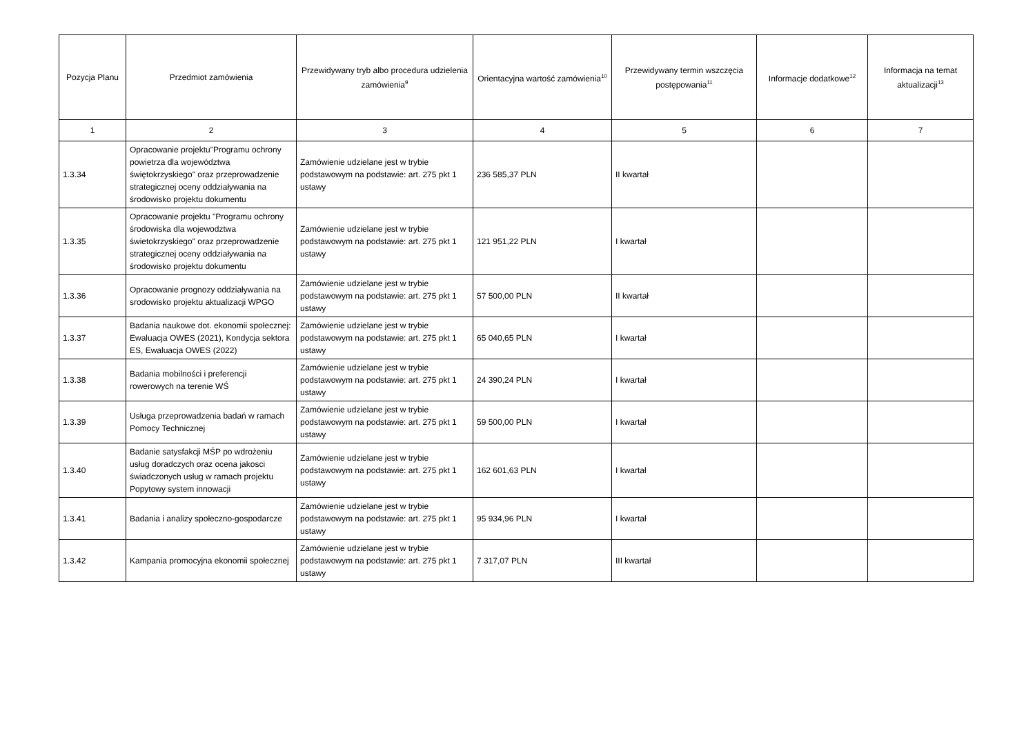| Pozycja Planu | Przedmiot zamówienia | Przewidywany tryb albo procedura udzielenia zamówienia<sup>9</sup> | Orientacyjna wartość zamówienia<sup>10</sup> | Przewidywany termin wszczęcia postępowania<sup>11</sup> | Informacje dodatkowe<sup>12</sup> | Informacja na temat aktualizacji<sup>13</sup> |
| --- | --- | --- | --- | --- | --- | --- |
| 1 | 2 | 3 | 4 | 5 | 6 | 7 |
| 1.3.34 | Opracowanie projektu"Programu ochrony powietrza dla województwa świętokrzyskiego" oraz przeprowadzenie strategicznej oceny oddziaływania na środowisko projektu dokumentu | Zamówienie udzielane jest w trybie podstawowym na podstawie: art. 275 pkt 1 ustawy | 236 585,37 PLN | II kwartał | | |
| 1.3.35 | Opracowanie projektu "Programu ochrony środowiska dla wojewodztwa świetokrzyskiego" oraz przeprowadzenie strategicznej oceny oddziaływania na środowisko projektu dokumentu | Zamówienie udzielane jest w trybie podstawowym na podstawie: art. 275 pkt 1 ustawy | 121 951,22 PLN | I kwartał | | |
| 1.3.36 | Opracowanie prognozy oddziaływania na srodowisko projektu aktualizacji WPGO | Zamówienie udzielane jest w trybie podstawowym na podstawie: art. 275 pkt 1 ustawy | 57 500,00 PLN | II kwartał | | |
| 1.3.37 | Badania naukowe dot. ekonomii społecznej: Ewaluacja OWES (2021), Kondycja sektora ES, Ewaluacja OWES (2022) | Zamówienie udzielane jest w trybie podstawowym na podstawie: art. 275 pkt 1 ustawy | 65 040,65 PLN | I kwartał | | |
| 1.3.38 | Badania mobilności i preferencji rowerowych na terenie WŚ | Zamówienie udzielane jest w trybie podstawowym na podstawie: art. 275 pkt 1 ustawy | 24 390,24 PLN | I kwartał | | |
| 1.3.39 | Usługa przeprowadzenia badań w ramach Pomocy Technicznej | Zamówienie udzielane jest w trybie podstawowym na podstawie: art. 275 pkt 1 ustawy | 59 500,00 PLN | I kwartał | | |
| 1.3.40 | Badanie satysfakcji MŚP po wdrożeniu usług doradczych oraz ocena jakosci świadczonych usług w ramach projektu Popytowy system innowacji | Zamówienie udzielane jest w trybie podstawowym na podstawie: art. 275 pkt 1 ustawy | 162 601,63 PLN | I kwartał | | |
| 1.3.41 | Badania i analizy społeczno-gospodarcze | Zamówienie udzielane jest w trybie podstawowym na podstawie: art. 275 pkt 1 ustawy | 95 934,96 PLN | I kwartał | | |
| 1.3.42 | Kampania promocyjna ekonomii społecznej | Zamówienie udzielane jest w trybie podstawowym na podstawie: art. 275 pkt 1 ustawy | 7 317,07 PLN | III kwartał | | |